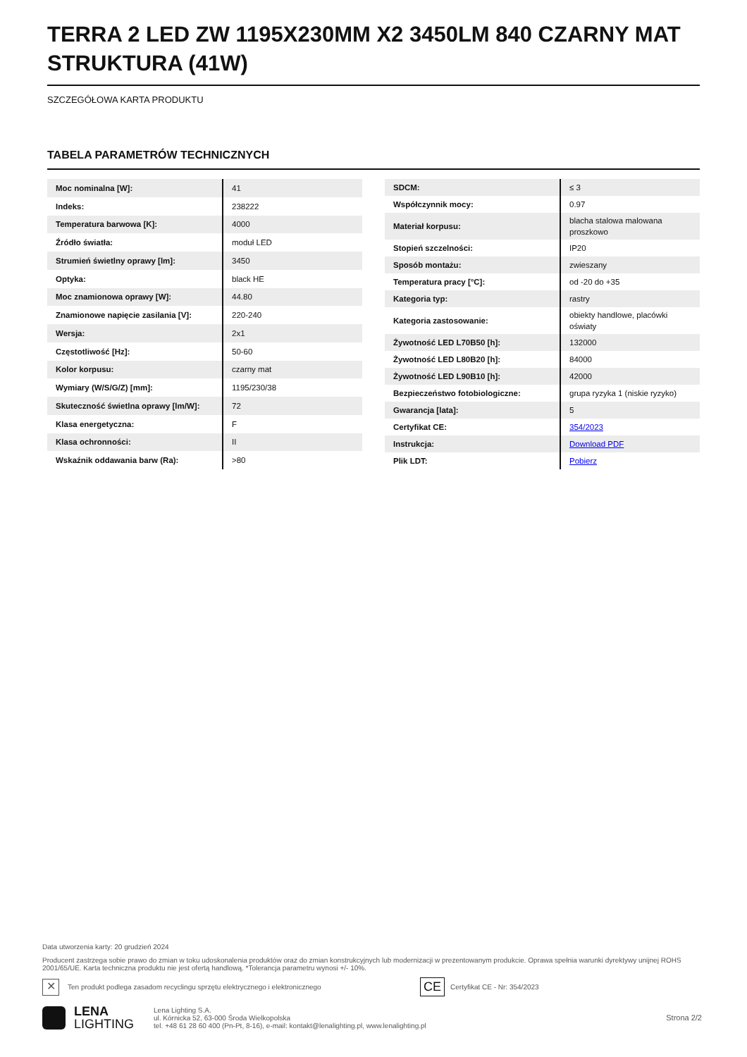TERRA 2 LED ZW 1195X230MM X2 3450LM 840 CZARNY MAT STRUKTURA (41W)
SZCZEGÓŁOWA KARTA PRODUKTU
TABELA PARAMETRÓW TECHNICZNYCH
| Moc nominalna [W]: | 41 |
| Indeks: | 238222 |
| Temperatura barwowa [K]: | 4000 |
| Źródło światła: | moduł LED |
| Strumień świetlny oprawy [lm]: | 3450 |
| Optyka: | black HE |
| Moc znamionowa oprawy [W]: | 44.80 |
| Znamionowe napięcie zasilania [V]: | 220-240 |
| Wersja: | 2x1 |
| Częstotliwość [Hz]: | 50-60 |
| Kolor korpusu: | czarny mat |
| Wymiary (W/S/G/Z) [mm]: | 1195/230/38 |
| Skuteczność świetlna oprawy [lm/W]: | 72 |
| Klasa energetyczna: | F |
| Klasa ochronności: | II |
| Wskaźnik oddawania barw (Ra): | >80 |
| SDCM: | ≤ 3 |
| Współczynnik mocy: | 0.97 |
| Materiał korpusu: | blacha stalowa malowana proszkowo |
| Stopień szczelności: | IP20 |
| Sposób montażu: | zwieszany |
| Temperatura pracy [°C]: | od -20 do +35 |
| Kategoria typ: | rastry |
| Kategoria zastosowanie: | obiekty handlowe, placówki oświaty |
| Żywotność LED L70B50 [h]: | 132000 |
| Żywotność LED L80B20 [h]: | 84000 |
| Żywotność LED L90B10 [h]: | 42000 |
| Bezpieczeństwo fotobiologiczne: | grupa ryzyka 1 (niskie ryzyko) |
| Gwarancja [lata]: | 5 |
| Certyfikat CE: | 354/2023 |
| Instrukcja: | Download PDF |
| Plik LDT: | Pobierz |
Data utworzenia karty: 20 grudzień 2024
Producent zastrzega sobie prawo do zmian w toku udoskonalenia produktów oraz do zmian konstrukcyjnych lub modernizacji w prezentowanym produkcie. Oprawa spełnia warunki dyrektywy unijnej ROHS 2001/65/UE. Karta techniczna produktu nie jest ofertą handlową. *Tolerancja parametru wynosi +/- 10%.
✕ Ten produkt podlega zasadom recyclingu sprzętu elektrycznego i elektronicznego CE Certyfikat CE - Nr: 354/2023
LENA
LIGHTING
Lena Lighting S.A.
ul. Kórnicka 52, 63-000 Środa Wielkopolska
tel. +48 61 28 60 400 (Pn-Pt, 8-16), e-mail: kontakt@lenalighting.pl, www.lenalighting.pl
Strona 2/2